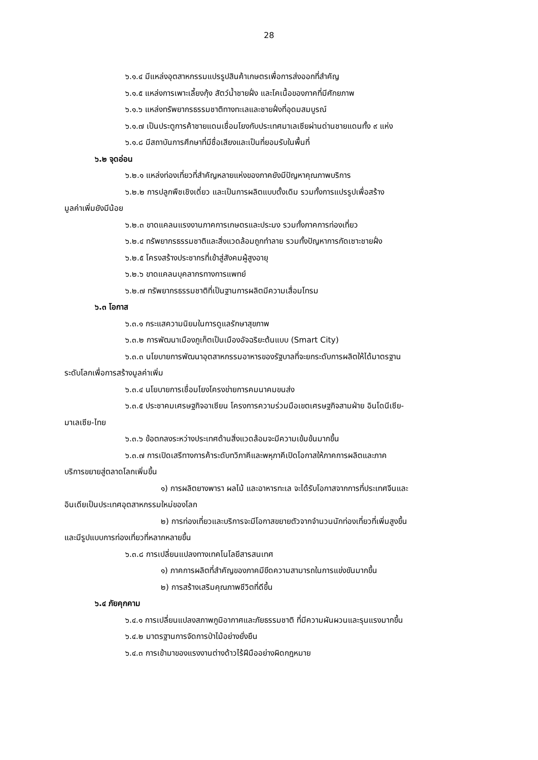28
๖.๑.๔ มีแหล่งอุตสาหกรรมแปรรูปสินค้าเกษตรเพื่อการส่งออกที่สำคัญ
๖.๑.๕ แหล่งการเพาะเลี้ยงกุ้ง สัตว์น้ำชายฝั่ง และโคเนื้อของภาคที่มีศักยภาพ
๖.๑.๖ แหล่งทรัพยากรธรรมชาติทางทะเลและชายฝั่งที่อุดมสมบูรณ์
๖.๑.๗ เป็นประตูการค้าชายแดนเชื่อมโยงกับประเทศมาเลเซียผ่านด่านชายแดนทั้ง ๙ แห่ง
๖.๑.๘ มีสถาบันการศึกษาที่มีชื่อเสียงและเป็นที่ยอมรับในพื้นที่
๖.๒ จุดอ่อน
๖.๒.๑ แหล่งท่องเที่ยวที่สำคัญหลายแห่งของภาคยังมีปัญหาคุณภาพบริการ
๖.๒.๒ การปลูกพืชเชิงเดี่ยว และเป็นการผลิตแบบดั้งเดิม รวมทั้งการแปรรูปเพื่อสร้าง
มูลค่าเพิ่มยังมีน้อย
๖.๒.๓ ขาดแคลนแรงงานภาคการเกษตรและประมง รวมทั้งภาคการท่องเที่ยว
๖.๒.๔ ทรัพยากรธรรมชาติและสิ่งแวดล้อมถูกทำลาย รวมทั้งปัญหาการกัดเซาะชายฝั่ง
๖.๒.๕ โครงสร้างประชากรที่เข้าสู่สังคมผู้สูงอายุ
๖.๒.๖ ขาดแคลนบุคลากรทางการแพทย์
๖.๒.๗ ทรัพยากรธรรมชาติที่เป็นฐานการผลิตมีความเสื่อมโทรม
๖.๓ โอกาส
๖.๓.๑ กระแสความนิยมในการดูแลรักษาสุขภาพ
๖.๓.๒ การพัฒนาเมืองภูเก็ตเป็นเมืองอัจฉริยะต้นแบบ (Smart City)
๖.๓.๓ นโยบายการพัฒนาอุตสาหกรรมอาหารของรัฐบาลที่จะยกระดับการผลิตให้ได้มาตรฐาน
ระดับโลกเพื่อการสร้างมูลค่าเพิ่ม
๖.๓.๔ นโยบายการเชื่อมโยงโครงข่ายการคมนาคมขนส่ง
๖.๓.๕ ประชาคมเศรษฐกิจอาเซียน โครงการความร่วมมือเขตเศรษฐกิจสามฝ่าย อินโดนีเซีย-
มาเลเซีย-ไทย
๖.๓.๖ ข้อตกลงระหว่างประเทศด้านสิ่งแวดล้อมจะมีความเข้มข้นมากขึ้น
๖.๓.๗ การเปิดเสรีทางการค้าระดับทวิภาคีและพหุภาคีเปิดโอกาสให้ภาคการผลิตและภาค
บริการขยายสู่ตลาดโลกเพิ่มขึ้น
๑) การผลิตยางพารา ผลไม้ และอาหารทะเล จะได้รับโอกาสจากการที่ประเทศจีนและ
อินเดียเป็นประเทศอุตสาหกรรมใหม่ของโลก
๒) การท่องเที่ยวและบริการจะมีโอกาสขยายตัวจากจำนวนนักท่องเที่ยวที่เพิ่มสูงขึ้น
และมีรูปแบบการท่องเที่ยวที่หลากหลายขึ้น
๖.๓.๘ การเปลี่ยนแปลงทางเทคโนโลยีสารสนเทศ
๑) ภาคการผลิตที่สำคัญของภาคมีขีดความสามารถในการแข่งขันมากขึ้น
๒) การสร้างเสริมคุณภาพชีวิตที่ดีขึ้น
๖.๔ ภัยคุกคาม
๖.๔.๑ การเปลี่ยนแปลงสภาพภูมิอากาศและภัยธรรมชาติ ที่มีความผันผวนและรุนแรงมากขึ้น
๖.๔.๒ มาตรฐานการจัดการป่าไม้อย่างยั่งยืน
๖.๔.๓ การเข้ามาของแรงงานต่างด้าวไร้ฝีมืออย่างผิดกฎหมาย